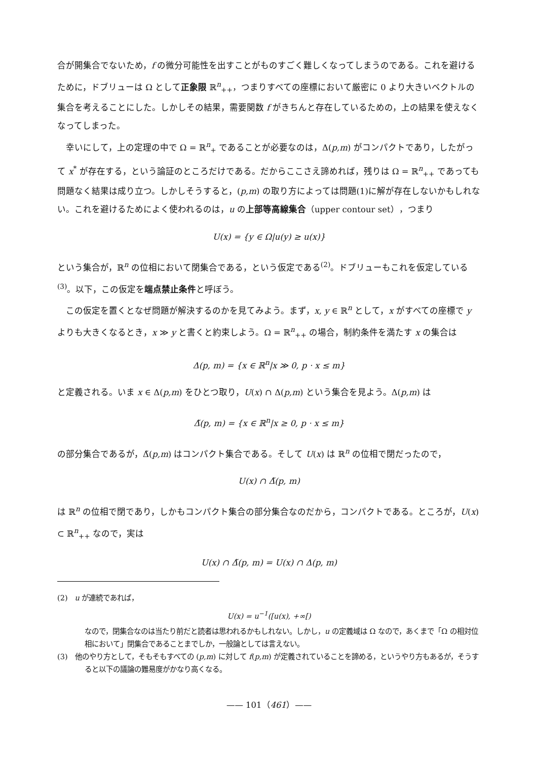合が開集合でないため，f の微分可能性を出すことがものすごく難しくなってしまうのである。これを避けるために，ドブリューは Ω として正象限 ℝ<sup>n</sup><sub>++</sub>，つまりすべての座標において厳密に 0 より大きいベクトルの集合を考えることにした。しかしその結果，需要関数 f がきちんと存在しているための，上の結果を使えなくなってしまった。
幸いにして，上の定理の中で Ω = ℝ<sup>n</sup><sub>+</sub> であることが必要なのは，Δ(p,m) がコンパクトであり，したがって x<sup>*</sup> が存在する，という論証のところだけである。だからここさえ諦めれば，残りは Ω = ℝ<sup>n</sup><sub>++</sub> であっても問題なく結果は成り立つ。しかしそうすると，(p,m) の取り方によっては問題(1)に解が存在しないかもしれない。これを避けるためによく使われるのは，u の上部等高線集合（upper contour set），つまり
U(x) = {y ∈ Ω|u(y) ≥ u(x)}
という集合が，ℝ<sup>n</sup> の位相において閉集合である，という仮定である<sup>(2)</sup>。ドブリューもこれを仮定している<sup>(3)</sup>。以下，この仮定を端点禁止条件と呼ぼう。
この仮定を置くとなぜ問題が解決するのかを見てみよう。まず，x, y ∈ ℝ<sup>n</sup> として，x がすべての座標で y よりも大きくなるとき，x ≫ y と書くと約束しよう。Ω = ℝ<sup>n</sup><sub>++</sub> の場合，制約条件を満たす x の集合は
Δ(p, m) = {x ∈ ℝ<sup>n</sup>|x ≫ 0, p · x ≤ m}
と定義される。いま x ∈ Δ(p,m) をひとつ取り，U(x) ∩ Δ(p,m) という集合を見よう。Δ(p,m) は
Δ̃(p, m) = {x ∈ ℝ<sup>n</sup>|x ≥ 0, p · x ≤ m}
の部分集合であるが，Δ̃(p,m) はコンパクト集合である。そして U(x) は ℝ<sup>n</sup> の位相で閉だったので，
U(x) ∩ Δ̃(p, m)
は ℝ<sup>n</sup> の位相で閉であり，しかもコンパクト集合の部分集合なのだから，コンパクトである。ところが，U(x) ⊂ ℝ<sup>n</sup><sub>++</sub> なので，実は
U(x) ∩ Δ̃(p, m) = U(x) ∩ Δ(p, m)
(2)　u が連続であれば，
U(x) = u<sup>−1</sup>([u(x), +∞[)
なので，閉集合なのは当たり前だと読者は思われるかもしれない。しかし，u の定義域は Ω なので，あくまで「Ω の相対位相において」閉集合であることまでしか，一般論としては言えない。
(3)　他のやり方として，そもそもすべての (p,m) に対して f(p,m) が定義されていることを諦める，というやり方もあるが，そうすると以下の議論の難易度がかなり高くなる。
—— 101（461）——